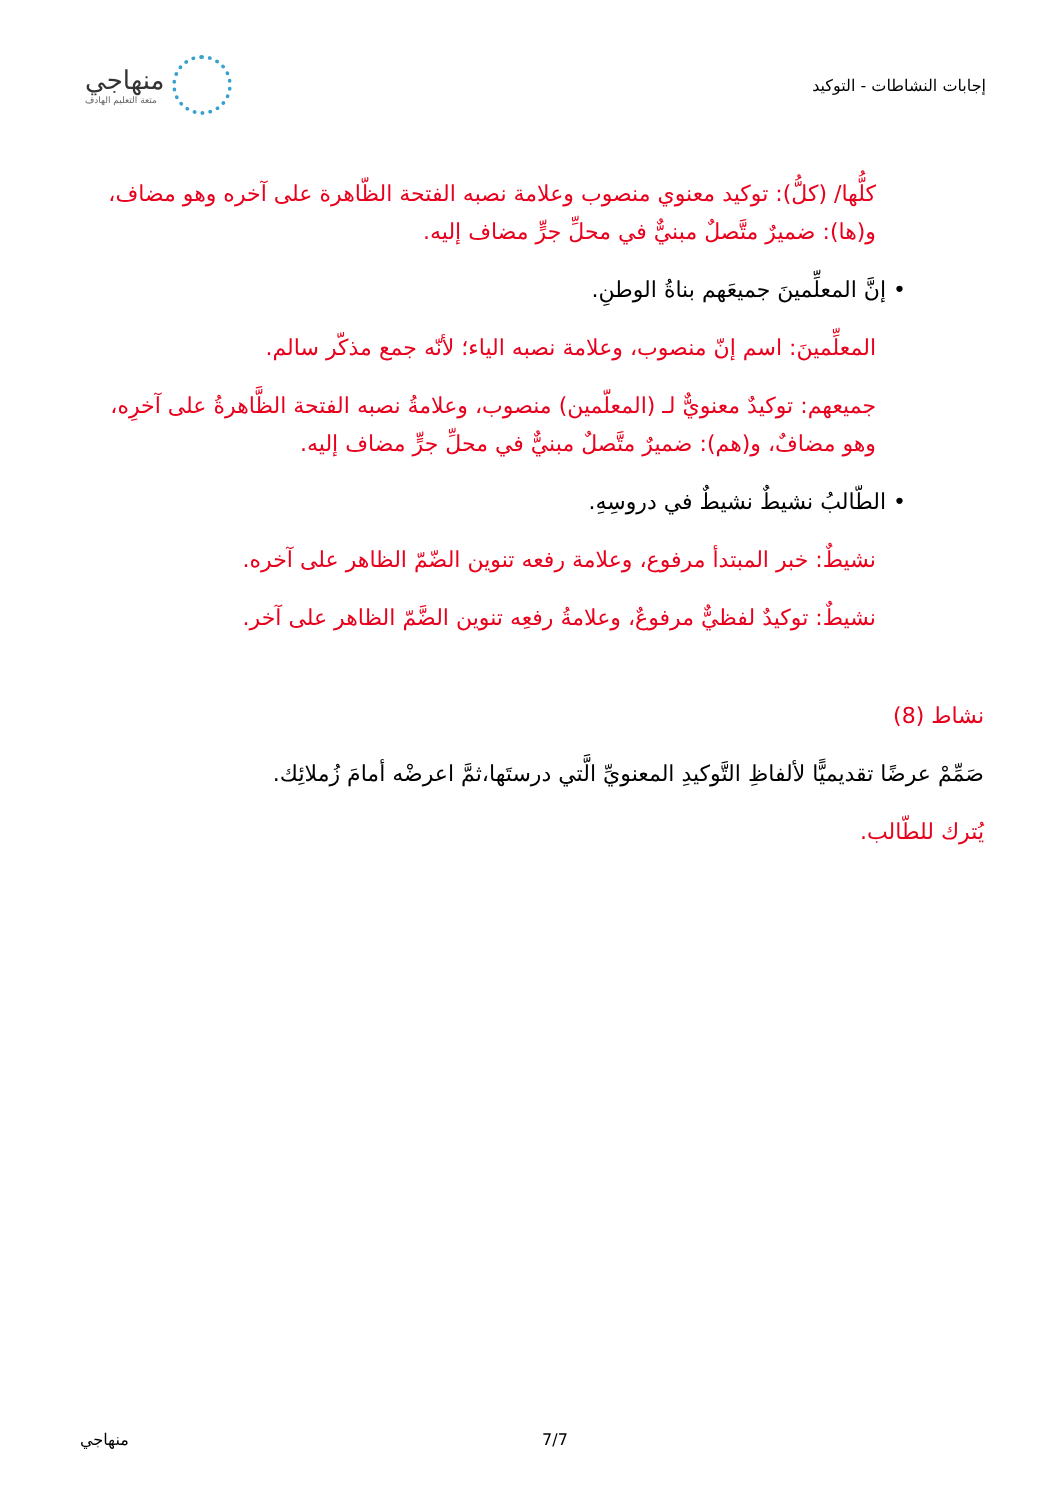إجابات النشاطات - التوكيد
منهاجي
متعة التعليم الهادف
كلُّها/ (كلُّ): توكيد معنوي منصوب وعلامة نصبه الفتحة الظّاهرة على آخره وهو مضاف، و(ها): ضميرٌ متَّصلٌ مبنيٌّ في محلِّ جرٍّ مضاف إليه.
• إنَّ المعلِّمينَ جميعَهم بناةُ الوطنِ.
المعلِّمينَ: اسم إنّ منصوب، وعلامة نصبه الياء؛ لأنّه جمع مذكّر سالم.
جميعهم: توكيدٌ معنويٌّ لـ (المعلّمين) منصوب، وعلامةُ نصبه الفتحة الظَّاهرةُ على آخرِه، وهو مضافٌ، و(هم): ضميرٌ متَّصلٌ مبنيٌّ في محلِّ جرٍّ مضاف إليه.
• الطّالبُ نشيطٌ نشيطٌ في دروسِهِ.
نشيطٌ: خبر المبتدأ مرفوع، وعلامة رفعه تنوين الضّمّ الظاهر على آخره.
نشيطٌ: توكيدٌ لفظيٌّ مرفوعٌ، وعلامةُ رفعِه تنوين الضَّمّ الظاهر على آخر.
نشاط (8)
صَمِّمْ عرضًا تقديميًّا لألفاظِ التَّوكيدِ المعنويِّ الَّتي درستَها،ثمَّ اعرضْه أمامَ زُملائِك.
يُترك للطّالب.
منهاجي 7/7